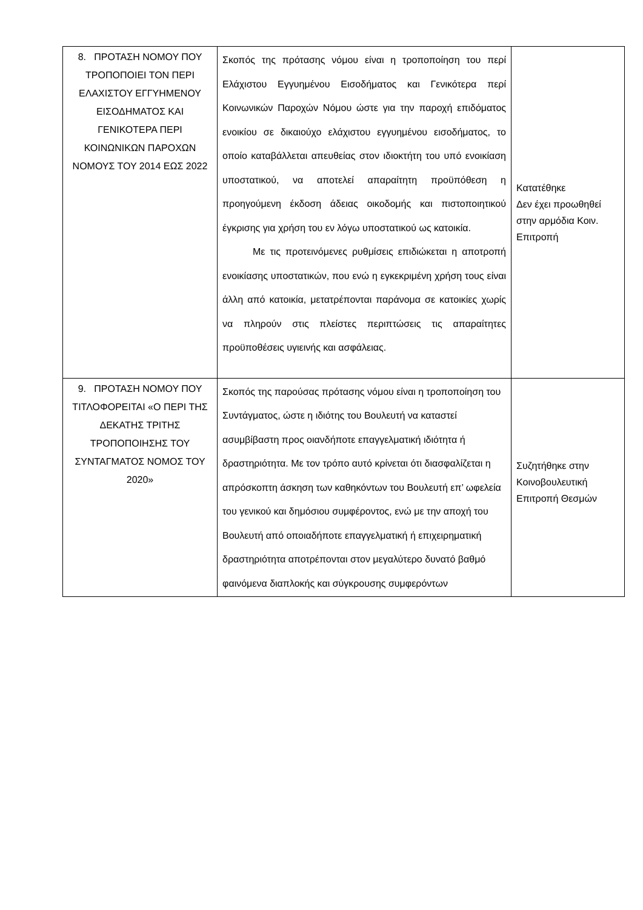| 8. ΠΡΟΤΑΣΗ ΝΟΜΟΥ ΠΟΥ ΤΡΟΠΟΠΟΙΕΙ ΤΟΝ ΠΕΡΙ ΕΛΑΧΙΣΤΟΥ ΕΓΓΥΗΜΕΝΟΥ ΕΙΣΟΔΗΜΑΤΟΣ ΚΑΙ ΓΕΝΙΚΟΤΕΡΑ ΠΕΡΙ ΚΟΙΝΩΝΙΚΩΝ ΠΑΡΟΧΩΝ ΝΟΜΟΥΣ ΤΟΥ 2014 ΕΩΣ 2022 | Σκοπός της πρότασης νόμου είναι η τροποποίηση του περί Ελάχιστου Εγγυημένου Εισοδήματος και Γενικότερα περί Κοινωνικών Παροχών Νόμου ώστε για την παροχή επιδόματος ενοικίου σε δικαιούχο ελάχιστου εγγυημένου εισοδήματος, το οποίο καταβάλλεται απευθείας στον ιδιοκτήτη του υπό ενοικίαση υποστατικού, να αποτελεί απαραίτητη προϋπόθεση η προηγούμενη έκδοση άδειας οικοδομής και πιστοποιητικού έγκρισης για χρήση του εν λόγω υποστατικού ως κατοικία. Με τις προτεινόμενες ρυθμίσεις επιδιώκεται η αποτροπή ενοικίασης υποστατικών, που ενώ η εγκεκριμένη χρήση τους είναι άλλη από κατοικία, μετατρέπονται παράνομα σε κατοικίες χωρίς να πληρούν στις πλείστες περιπτώσεις τις απαραίτητες προϋποθέσεις υγιεινής και ασφάλειας. | Κατατέθηκε Δεν έχει προωθηθεί στην αρμόδια Κοιν. Επιτροπή |
| 9. ΠΡΟΤΑΣΗ ΝΟΜΟΥ ΠΟΥ ΤΙΤΛΟΦΟΡΕΙΤΑΙ «Ο ΠΕΡΙ ΤΗΣ ΔΕΚΑΤΗΣ ΤΡΙΤΗΣ ΤΡΟΠΟΠΟΙΗΣΗΣ ΤΟΥ ΣΥΝΤΑΓΜΑΤΟΣ ΝΟΜΟΣ ΤΟΥ 2020» | Σκοπός της παρούσας πρότασης νόμου είναι η τροποποίηση του Συντάγματος, ώστε η ιδιότης του Βουλευτή να καταστεί ασυμβίβαστη προς οιανδήποτε επαγγελματική ιδιότητα ή δραστηριότητα. Με τον τρόπο αυτό κρίνεται ότι διασφαλίζεται η απρόσκοπτη άσκηση των καθηκόντων του Βουλευτή επ’ ωφελεία του γενικού και δημόσιου συμφέροντος, ενώ με την αποχή του Βουλευτή από οποιαδήποτε επαγγελματική ή επιχειρηματική δραστηριότητα αποτρέπονται στον μεγαλύτερο δυνατό βαθμό φαινόμενα διαπλοκής και σύγκρουσης συμφερόντων | Συζητήθηκε στην Κοινοβουλευτική Επιτροπή Θεσμών |